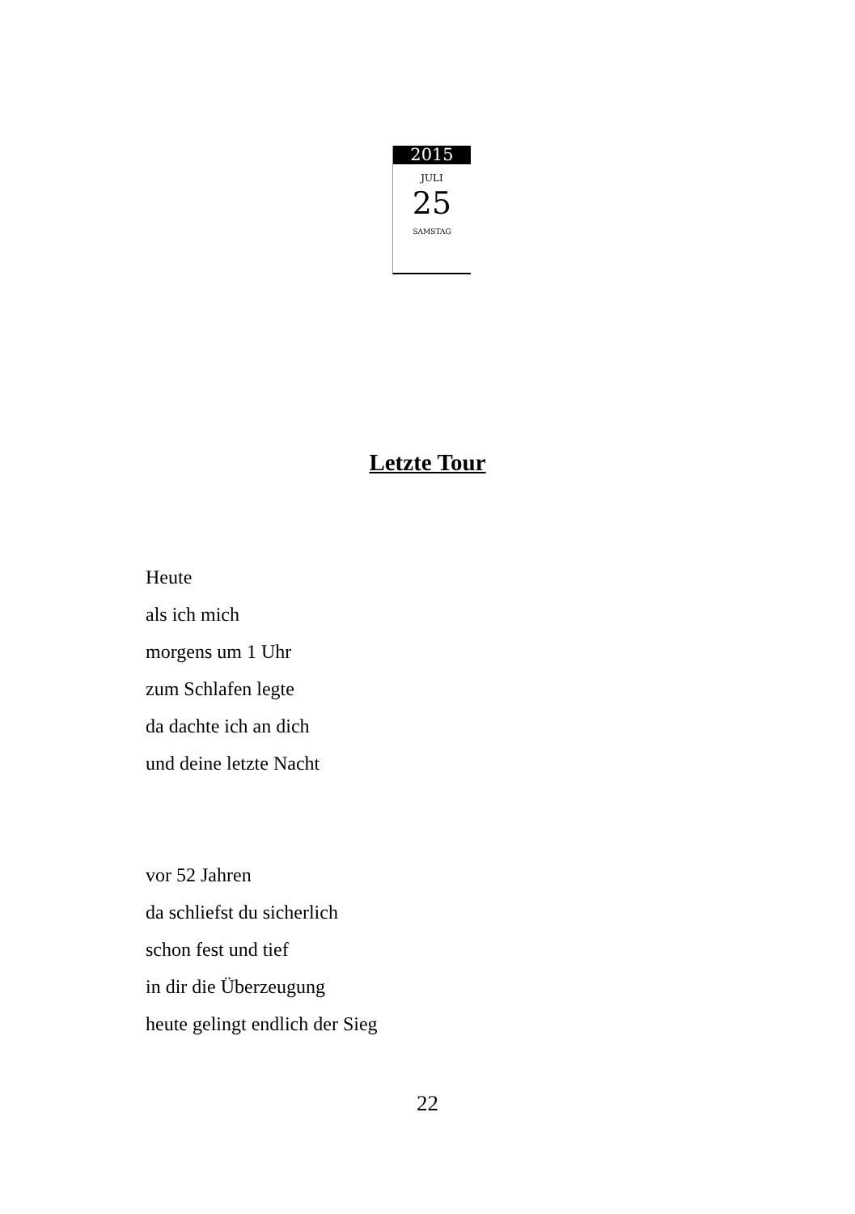2015
JULI
25
SAMSTAG
Letzte Tour
Heute
als ich mich
morgens um 1 Uhr
zum Schlafen legte
da dachte ich an dich
und deine letzte Nacht
vor 52 Jahren
da schliefst du sicherlich
schon fest und tief
in dir die Überzeugung
heute gelingt endlich der Sieg
22